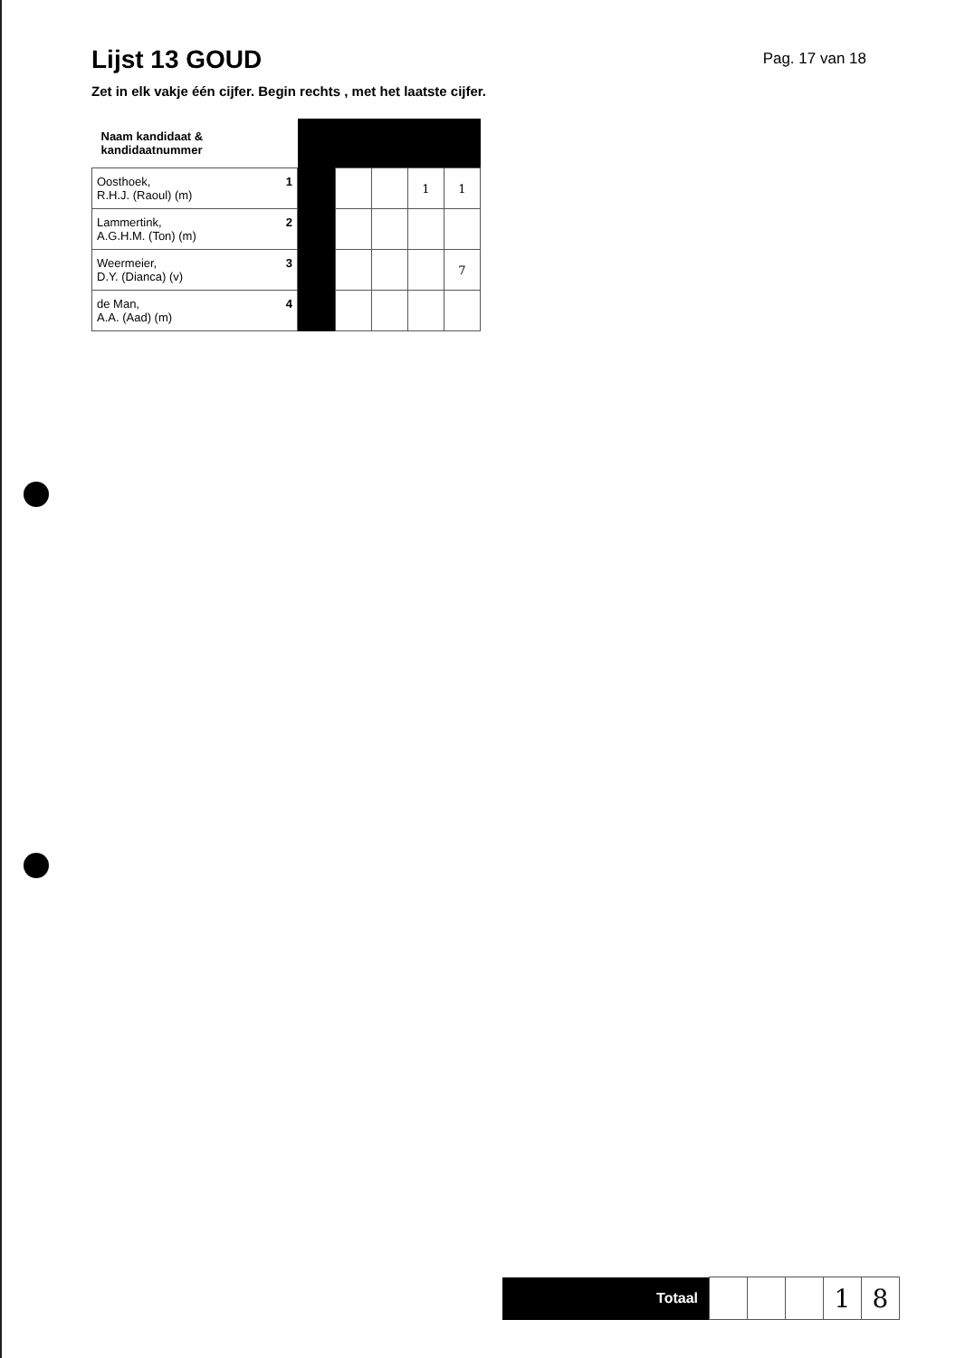Lijst 13 GOUD
Pag. 17 van 18
Zet in elk vakje één cijfer. Begin rechts , met het laatste cijfer.
| Naam kandidaat & kandidaatnummer | | | | | |
| 1 Oosthoek, R.H.J. (Raoul) (m) | | | | 1 | 1 |
| 2 Lammertink, A.G.H.M. (Ton) (m) | | | | | |
| 3 Weermeier, D.Y. (Dianca) (v) | | | | | 7 |
| 4 de Man, A.A. (Aad) (m) | | | | | |
| Totaal | | | | 1 | 8 |